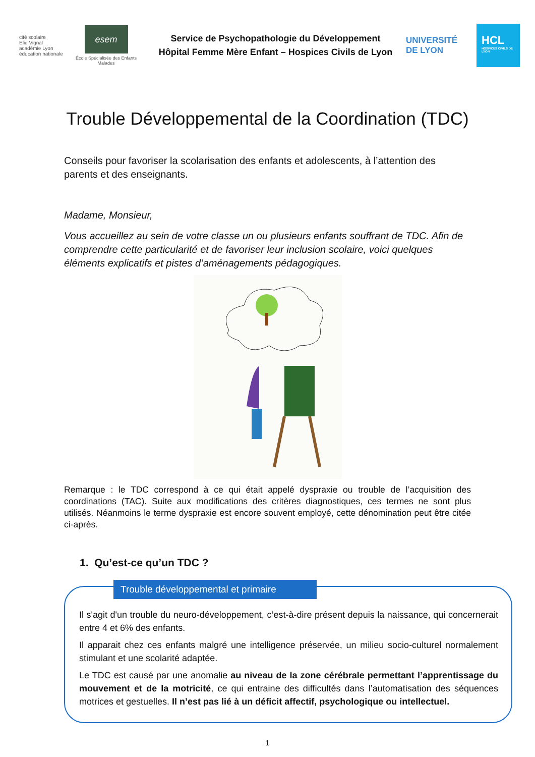cité scolaire
Elie Vignal
académie Lyon
éducation nationale
esem
École Spécialisée des Enfants Malades
Service de Psychopathologie du Développement
Hôpital Femme Mère Enfant – Hospices Civils de Lyon
UNIVERSITÉ
DE LYON
HCL
HOSPICES CIVILS DE LYON
Trouble Développemental de la Coordination (TDC)
Conseils pour favoriser la scolarisation des enfants et adolescents, à l’attention des parents et des enseignants.
Madame, Monsieur,
Vous accueillez au sein de votre classe un ou plusieurs enfants souffrant de TDC. Afin de comprendre cette particularité et de favoriser leur inclusion scolaire, voici quelques éléments explicatifs et pistes d’aménagements pédagogiques.
Remarque : le TDC correspond à ce qui était appelé dyspraxie ou trouble de l’acquisition des coordinations (TAC). Suite aux modifications des critères diagnostiques, ces termes ne sont plus utilisés. Néanmoins le terme dyspraxie est encore souvent employé, cette dénomination peut être citée ci-après.
1. Qu’est-ce qu’un TDC ?
Trouble développemental et primaire
Il s'agit d'un trouble du neuro-développement, c’est-à-dire présent depuis la naissance, qui concernerait entre 4 et 6% des enfants.
Il apparait chez ces enfants malgré une intelligence préservée, un milieu socio-culturel normalement stimulant et une scolarité adaptée.
Le TDC est causé par une anomalie au niveau de la zone cérébrale permettant l’apprentissage du mouvement et de la motricité, ce qui entraine des difficultés dans l’automatisation des séquences motrices et gestuelles. Il n’est pas lié à un déficit affectif, psychologique ou intellectuel.
1